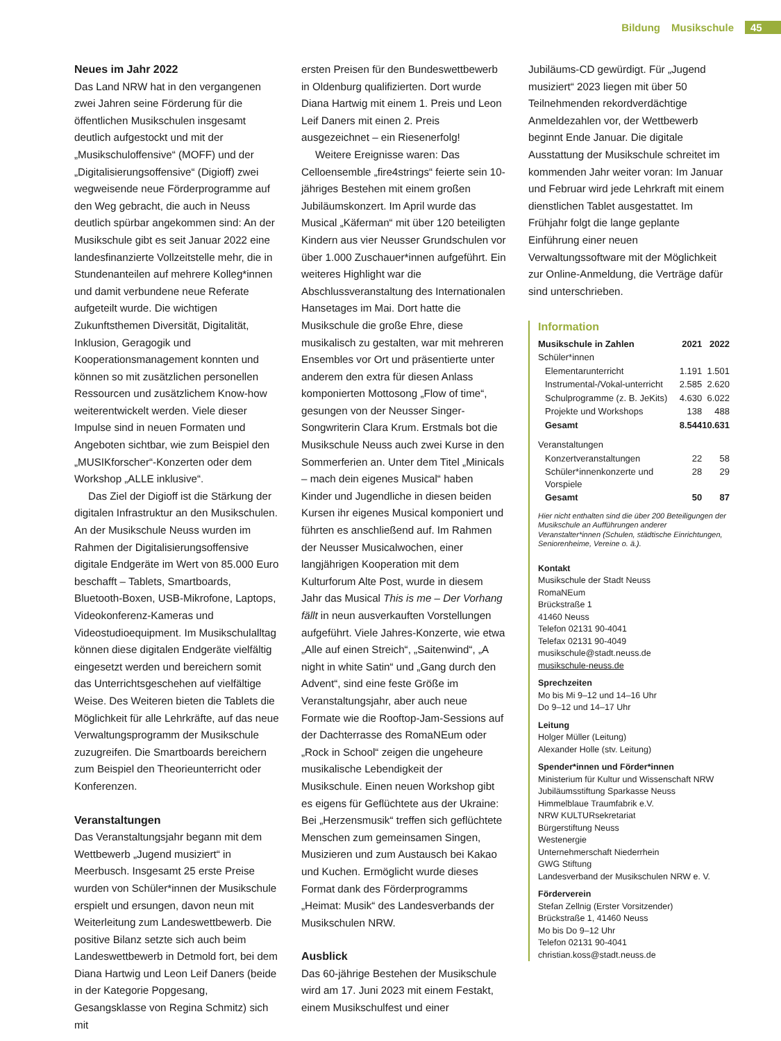Bildung Musikschule 45
Neues im Jahr 2022
Das Land NRW hat in den vergangenen zwei Jahren seine Förderung für die öffentlichen Musikschulen insgesamt deutlich aufgestockt und mit der „Musikschuloffensive“ (MOFF) und der „Digitalisierungsoffensive“ (Digioff) zwei wegweisende neue Förderprogramme auf den Weg gebracht, die auch in Neuss deutlich spürbar angekommen sind: An der Musikschule gibt es seit Januar 2022 eine landesfinanzierte Vollzeitstelle mehr, die in Stundenanteilen auf mehrere Kolleg*innen und damit verbundene neue Referate aufgeteilt wurde. Die wichtigen Zukunftsthemen Diversität, Digitalität, Inklusion, Geragogik und Kooperationsmanagement konnten und können so mit zusätzlichen personellen Ressourcen und zusätzlichem Know-how weiterentwickelt werden. Viele dieser Impulse sind in neuen Formaten und Angeboten sichtbar, wie zum Beispiel den „MUSIKforscher“-Konzerten oder dem Workshop „ALLE inklusive“.
Das Ziel der Digioff ist die Stärkung der digitalen Infrastruktur an den Musikschulen. An der Musikschule Neuss wurden im Rahmen der Digitalisierungsoffensive digitale Endgeräte im Wert von 85.000 Euro beschafft – Tablets, Smartboards, Bluetooth-Boxen, USB-Mikrofone, Laptops, Videokonferenz-Kameras und Videostudioequipment. Im Musikschulalltag können diese digitalen Endgeräte vielfältig eingesetzt werden und bereichern somit das Unterrichtsgeschehen auf vielfältige Weise. Des Weiteren bieten die Tablets die Möglichkeit für alle Lehrkräfte, auf das neue Verwaltungsprogramm der Musikschule zuzugreifen. Die Smartboards bereichern zum Beispiel den Theorieunterricht oder Konferenzen.
Veranstaltungen
Das Veranstaltungsjahr begann mit dem Wettbewerb „Jugend musiziert“ in Meerbusch. Insgesamt 25 erste Preise wurden von Schüler*innen der Musikschule erspielt und ersungen, davon neun mit Weiterleitung zum Landeswettbewerb. Die positive Bilanz setzte sich auch beim Landeswettbewerb in Detmold fort, bei dem Diana Hartwig und Leon Leif Daners (beide in der Kategorie Popgesang, Gesangsklasse von Regina Schmitz) sich mit
ersten Preisen für den Bundeswettbewerb in Oldenburg qualifizierten. Dort wurde Diana Hartwig mit einem 1. Preis und Leon Leif Daners mit einen 2. Preis ausgezeichnet – ein Riesenerfolg!
Weitere Ereignisse waren: Das Celloensemble „fire4strings“ feierte sein 10-jähriges Bestehen mit einem großen Jubiläumskonzert. Im April wurde das Musical „Käferman“ mit über 120 beteiligten Kindern aus vier Neusser Grundschulen vor über 1.000 Zuschauer*innen aufgeführt. Ein weiteres Highlight war die Abschlussveranstaltung des Internationalen Hansetages im Mai. Dort hatte die Musikschule die große Ehre, diese musikalisch zu gestalten, war mit mehreren Ensembles vor Ort und präsentierte unter anderem den extra für diesen Anlass komponierten Mottosong „Flow of time“, gesungen von der Neusser Singer-Songwriterin Clara Krum. Erstmals bot die Musikschule Neuss auch zwei Kurse in den Sommerferien an. Unter dem Titel „Minicals – mach dein eigenes Musical“ haben Kinder und Jugendliche in diesen beiden Kursen ihr eigenes Musical komponiert und führten es anschließend auf. Im Rahmen der Neusser Musicalwochen, einer langjährigen Kooperation mit dem Kulturforum Alte Post, wurde in diesem Jahr das Musical This is me – Der Vorhang fällt in neun ausverkauften Vorstellungen aufgeführt. Viele Jahres-Konzerte, wie etwa „Alle auf einen Streich“, „Saitenwind“, „A night in white Satin“ und „Gang durch den Advent“, sind eine feste Größe im Veranstaltungsjahr, aber auch neue Formate wie die Rooftop-Jam-Sessions auf der Dachterrasse des RomaNEum oder „Rock in School“ zeigen die ungeheure musikalische Lebendigkeit der Musikschule. Einen neuen Workshop gibt es eigens für Geflüchtete aus der Ukraine: Bei „Herzensmusik“ treffen sich geflüchtete Menschen zum gemeinsamen Singen, Musizieren und zum Austausch bei Kakao und Kuchen. Ermöglicht wurde dieses Format dank des Förderprogramms „Heimat: Musik“ des Landesverbands der Musikschulen NRW.
Ausblick
Das 60-jährige Bestehen der Musikschule wird am 17. Juni 2023 mit einem Festakt, einem Musikschulfest und einer
Jubiläums-CD gewürdigt. Für „Jugend musiziert“ 2023 liegen mit über 50 Teilnehmenden rekordverdächtige Anmeldezahlen vor, der Wettbewerb beginnt Ende Januar. Die digitale Ausstattung der Musikschule schreitet im kommenden Jahr weiter voran: Im Januar und Februar wird jede Lehrkraft mit einem dienstlichen Tablet ausgestattet. Im Frühjahr folgt die lange geplante Einführung einer neuen Verwaltungssoftware mit der Möglichkeit zur Online-Anmeldung, die Verträge dafür sind unterschrieben.
Information
| Musikschule in Zahlen | 2021 | 2022 |
| --- | --- | --- |
| Schüler*innen | | |
| Elementarunterricht | 1.191 | 1.501 |
| Instrumental-/Vokal-unterricht | 2.585 | 2.620 |
| Schulprogramme (z. B. JeKits) | 4.630 | 6.022 |
| Projekte und Workshops | 138 | 488 |
| Gesamt | 8.544 | 10.631 |
| Veranstaltungen | | |
| Konzertveranstaltungen | 22 | 58 |
| Schüler*innenkonzerte und Vorspiele | 28 | 29 |
| Gesamt | 50 | 87 |
Hier nicht enthalten sind die über 200 Beteiligungen der Musikschule an Aufführungen anderer Veranstalter*innen (Schulen, städtische Einrichtungen, Seniorenheime, Vereine o. ä.).
Kontakt
Musikschule der Stadt Neuss
RomaNEum
Brückstraße 1
41460 Neuss
Telefon 02131 90-4041
Telefax 02131 90-4049
musikschule@stadt.neuss.de
musikschule-neuss.de
Sprechzeiten
Mo bis Mi 9–12 und 14–16 Uhr
Do 9–12 und 14–17 Uhr
Leitung
Holger Müller (Leitung)
Alexander Holle (stv. Leitung)
Spender*innen und Förder*innen
Ministerium für Kultur und Wissenschaft NRW
Jubiläumsstiftung Sparkasse Neuss
Himmelblaue Traumfabrik e.V.
NRW KULTURsekretariat
Bürgerstiftung Neuss
Westenergie
Unternehmerschaft Niederrhein
GWG Stiftung
Landesverband der Musikschulen NRW e. V.
Förderverein
Stefan Zellnig (Erster Vorsitzender)
Brückstraße 1, 41460 Neuss
Mo bis Do 9–12 Uhr
Telefon 02131 90-4041
christian.koss@stadt.neuss.de